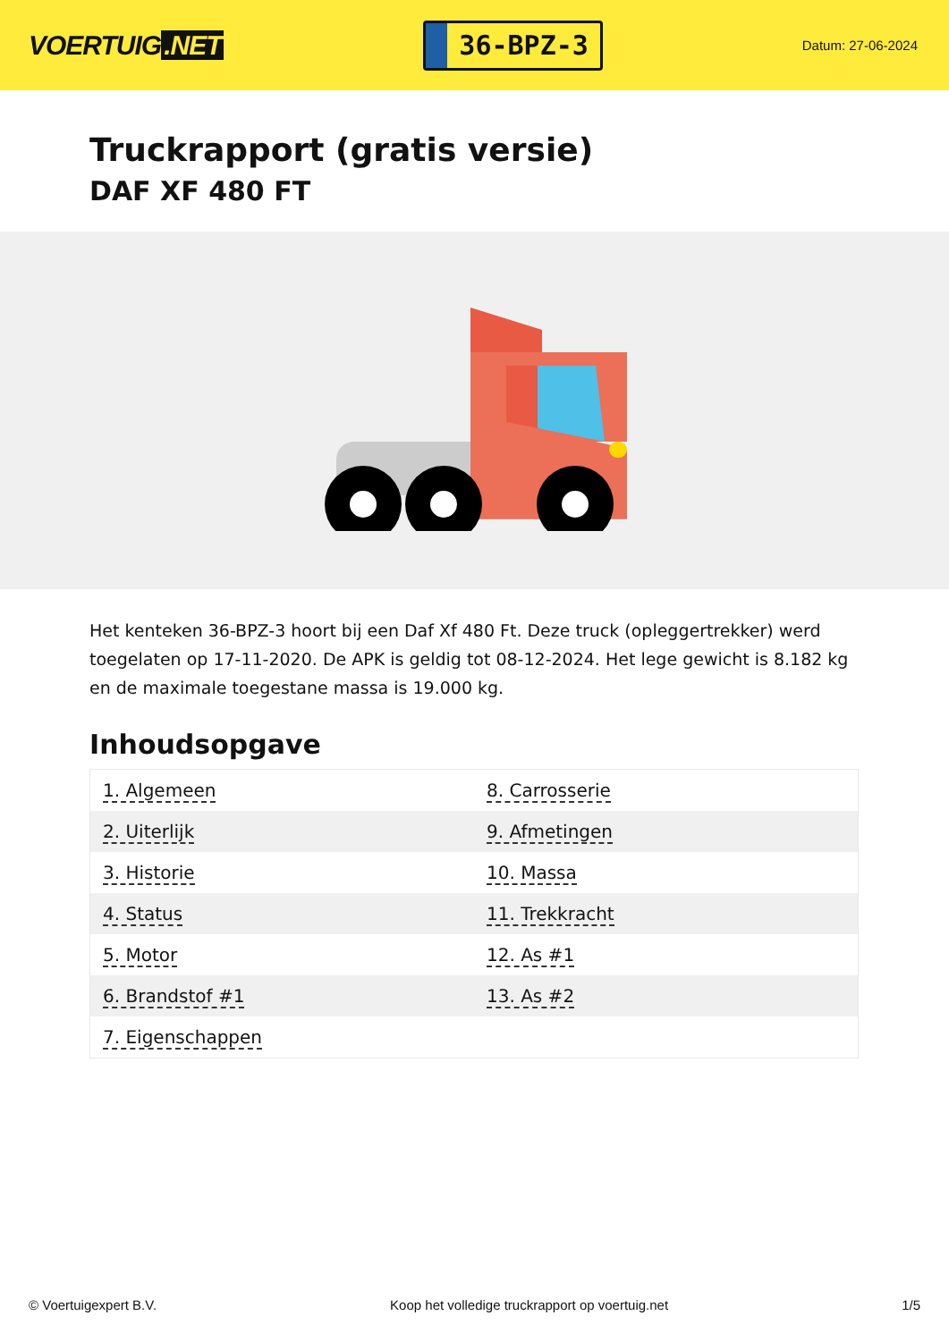VOERTUIG.NET
36-BPZ-3
Datum: 27-06-2024
Truckrapport (gratis versie)
DAF XF 480 FT
Het kenteken 36-BPZ-3 hoort bij een Daf Xf 480 Ft. Deze truck (opleggertrekker) werd toegelaten op 17-11-2020. De APK is geldig tot 08-12-2024. Het lege gewicht is 8.182 kg en de maximale toegestane massa is 19.000 kg.
Inhoudsopgave
| 1. Algemeen | 8. Carrosserie |
| 2. Uiterlijk | 9. Afmetingen |
| 3. Historie | 10. Massa |
| 4. Status | 11. Trekkracht |
| 5. Motor | 12. As #1 |
| 6. Brandstof #1 | 13. As #2 |
| 7. Eigenschappen | |
© Voertuigexpert B.V. Koop het volledige truckrapport op voertuig.net 1/5